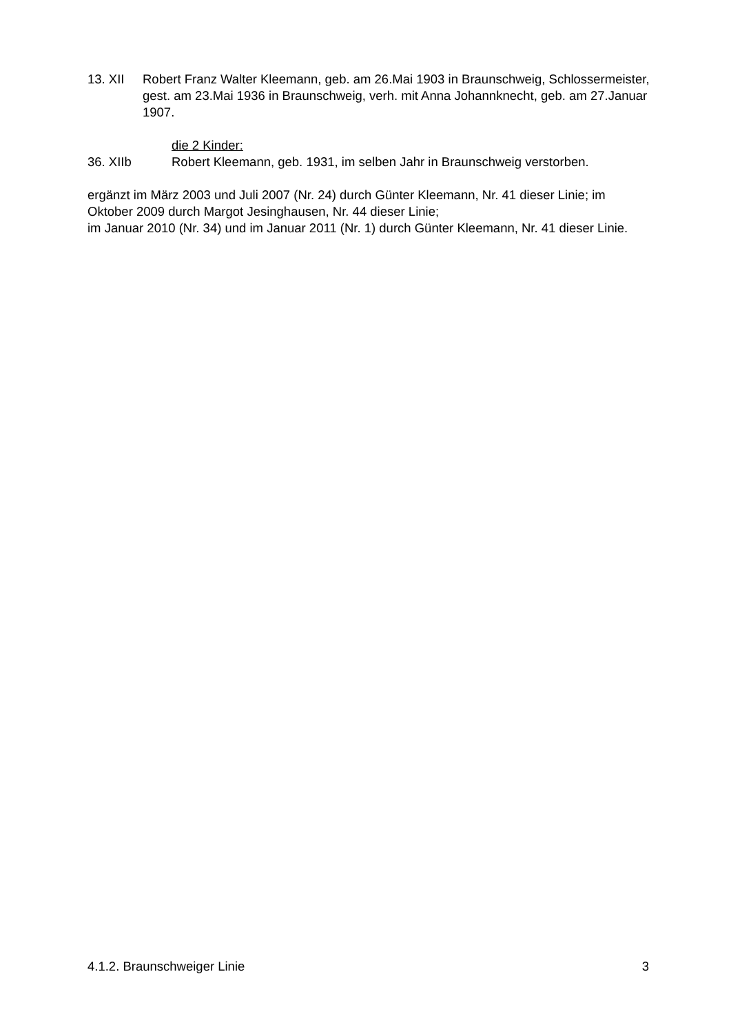13. XII Robert Franz Walter Kleemann, geb. am 26.Mai 1903 in Braunschweig, Schlossermeister, gest. am 23.Mai 1936 in Braunschweig, verh. mit Anna Johannknecht, geb. am 27.Januar 1907.
die 2 Kinder:
36. XIIb Robert Kleemann, geb. 1931, im selben Jahr in Braunschweig verstorben.
ergänzt im März 2003 und Juli 2007 (Nr. 24) durch Günter Kleemann, Nr. 41 dieser Linie; im Oktober 2009 durch Margot Jesinghausen, Nr. 44 dieser Linie;
im Januar 2010 (Nr. 34) und im Januar 2011 (Nr. 1) durch Günter Kleemann, Nr. 41 dieser Linie.
4.1.2. Braunschweiger Linie 3